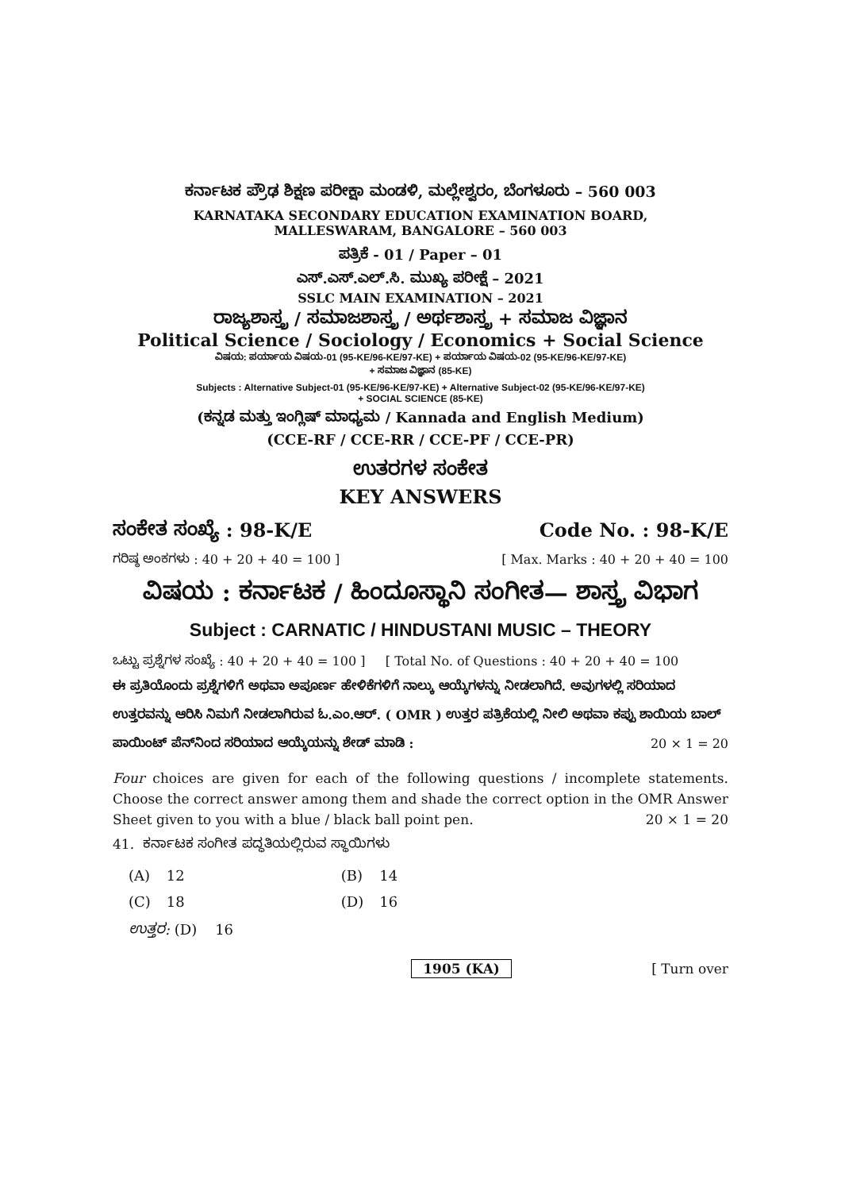ಕರ್ನಾಟಕ ಪ್ರೌಢ ಶಿಕ್ಷಣ ಪರೀಕ್ಷಾ ಮಂಡಳಿ, ಮಲ್ಲೇಶ್ವರಂ, ಬೆಂಗಳೂರು – 560 003
KARNATAKA SECONDARY EDUCATION EXAMINATION BOARD,
MALLESWARAM, BANGALORE – 560 003
ಪತ್ರಿಕೆ - 01 / Paper – 01
ಎಸ್.ಎಸ್.ಎಲ್.ಸಿ. ಮುಖ್ಯ ಪರೀಕ್ಷೆ – 2021
SSLC MAIN EXAMINATION – 2021
ರಾಜ್ಯಶಾಸ್ತ್ರ / ಸಮಾಜಶಾಸ್ತ್ರ / ಅರ್ಥಶಾಸ್ತ್ರ + ಸಮಾಜ ವಿಜ್ಞಾನ
Political Science / Sociology / Economics + Social Science
ವಿಷಯ: ಪರ್ಯಾಯ ವಿಷಯ-01 (95-KE/96-KE/97-KE) + ಪರ್ಯಾಯ ವಿಷಯ-02 (95-KE/96-KE/97-KE)
+ ಸಮಾಜ ವಿಜ್ಞಾನ (85-KE)
Subjects : Alternative Subject-01 (95-KE/96-KE/97-KE) + Alternative Subject-02 (95-KE/96-KE/97-KE)
+ SOCIAL SCIENCE (85-KE)
(ಕನ್ನಡ ಮತ್ತು ಇಂಗ್ಲಿಷ್ ಮಾಧ್ಯಮ / Kannada and English Medium)
(CCE-RF / CCE-RR / CCE-PF / CCE-PR)
ಉತರಗಳ ಸಂಕೇತ
KEY ANSWERS
ಸಂಕೇತ ಸಂಖ್ಯೆ : 98-K/E Code No. : 98-K/E
ಗರಿಷ್ಠ ಅಂಕಗಳು : 40 + 20 + 40 = 100 ] [ Max. Marks : 40 + 20 + 40 = 100
ವಿಷಯ : ಕರ್ನಾಟಕ / ಹಿಂದೂಸ್ಥಾನಿ ಸಂಗೀತ— ಶಾಸ್ತ್ರ ವಿಭಾಗ
Subject : CARNATIC / HINDUSTANI MUSIC – THEORY
ಒಟ್ಟು ಪ್ರಶ್ನೆಗಳ ಸಂಖ್ಯೆ : 40 + 20 + 40 = 100 ] [ Total No. of Questions : 40 + 20 + 40 = 100
ಈ ಪ್ರತಿಯೊಂದು ಪ್ರಶ್ನೆಗಳಿಗೆ ಅಥವಾ ಅಪೂರ್ಣ ಹೇಳಿಕೆಗಳಿಗೆ ನಾಲ್ಕು ಆಯ್ಕೆಗಳನ್ನು ನೀಡಲಾಗಿದೆ. ಅವುಗಳಲ್ಲಿ ಸರಿಯಾದ ಉತ್ತರವನ್ನು ಆರಿಸಿ ನಿಮಗೆ ನೀಡಲಾಗಿರುವ ಓ.ಎಂ.ಆರ್. ( OMR ) ಉತ್ತರ ಪತ್ರಿಕೆಯಲ್ಲಿ ನೀಲಿ ಅಥವಾ ಕಪ್ಪು ಶಾಯಿಯ ಬಾಲ್ ಪಾಯಿಂಟ್ ಪೆನ್‌ನಿಂದ ಸರಿಯಾದ ಆಯ್ಕೆಯನ್ನು ಶೇಡ್ ಮಾಡಿ : 20 × 1 = 20
Four choices are given for each of the following questions / incomplete statements. Choose the correct answer among them and shade the correct option in the OMR Answer Sheet given to you with a blue / black ball point pen. 20 × 1 = 20
41. ಕರ್ನಾಟಕ ಸಂಗೀತ ಪದ್ಧತಿಯಲ್ಲಿರುವ ಸ್ಥಾಯಿಗಳು
| (A) | 12 | (B) | 14 |
| (C) | 18 | (D) | 16 |
| ಉತ್ತರ: (D) 16 | | | |
1905 (KA) [ Turn over